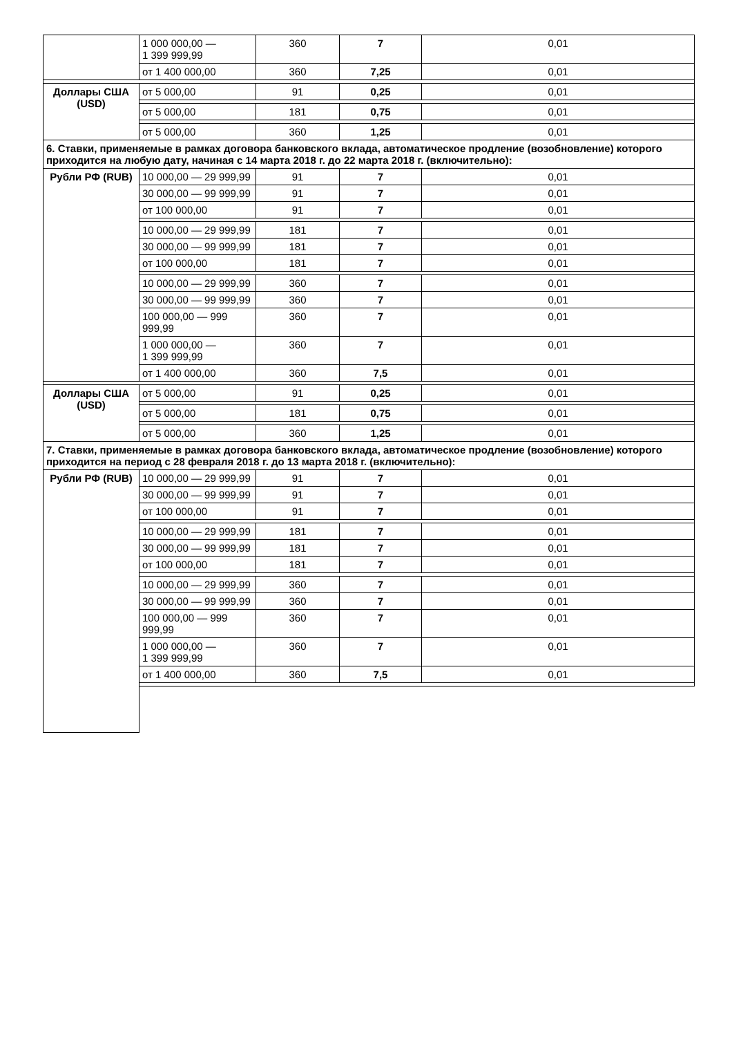| | 1 000 000,00 — 1 399 999,99 | 360 | 7 | 0,01 |
| | от 1 400 000,00 | 360 | 7,25 | 0,01 |
| Доллары США (USD) | от 5 000,00 | 91 | 0,25 | 0,01 |
| | от 5 000,00 | 181 | 0,75 | 0,01 |
| | от 5 000,00 | 360 | 1,25 | 0,01 |
| 6. Ставки, применяемые в рамках договора банковского вклада, автоматическое продление (возобновление) которого приходится на любую дату, начиная с 14 марта 2018 г. до 22 марта 2018 г. (включительно): | | | | |
| Рубли РФ (RUB) | 10 000,00 — 29 999,99 | 91 | 7 | 0,01 |
| | 30 000,00 — 99 999,99 | 91 | 7 | 0,01 |
| | от 100 000,00 | 91 | 7 | 0,01 |
| | 10 000,00 — 29 999,99 | 181 | 7 | 0,01 |
| | 30 000,00 — 99 999,99 | 181 | 7 | 0,01 |
| | от 100 000,00 | 181 | 7 | 0,01 |
| | 10 000,00 — 29 999,99 | 360 | 7 | 0,01 |
| | 30 000,00 — 99 999,99 | 360 | 7 | 0,01 |
| | 100 000,00 — 999 999,99 | 360 | 7 | 0,01 |
| | 1 000 000,00 — 1 399 999,99 | 360 | 7 | 0,01 |
| | от 1 400 000,00 | 360 | 7,5 | 0,01 |
| Доллары США (USD) | от 5 000,00 | 91 | 0,25 | 0,01 |
| | от 5 000,00 | 181 | 0,75 | 0,01 |
| | от 5 000,00 | 360 | 1,25 | 0,01 |
| 7. Ставки, применяемые в рамках договора банковского вклада, автоматическое продление (возобновление) которого приходится на период с 28 февраля 2018 г. до 13 марта 2018 г. (включительно): | | | | |
| Рубли РФ (RUB) | 10 000,00 — 29 999,99 | 91 | 7 | 0,01 |
| | 30 000,00 — 99 999,99 | 91 | 7 | 0,01 |
| | от 100 000,00 | 91 | 7 | 0,01 |
| | 10 000,00 — 29 999,99 | 181 | 7 | 0,01 |
| | 30 000,00 — 99 999,99 | 181 | 7 | 0,01 |
| | от 100 000,00 | 181 | 7 | 0,01 |
| | 10 000,00 — 29 999,99 | 360 | 7 | 0,01 |
| | 30 000,00 — 99 999,99 | 360 | 7 | 0,01 |
| | 100 000,00 — 999 999,99 | 360 | 7 | 0,01 |
| | 1 000 000,00 — 1 399 999,99 | 360 | 7 | 0,01 |
| | от 1 400 000,00 | 360 | 7,5 | 0,01 |